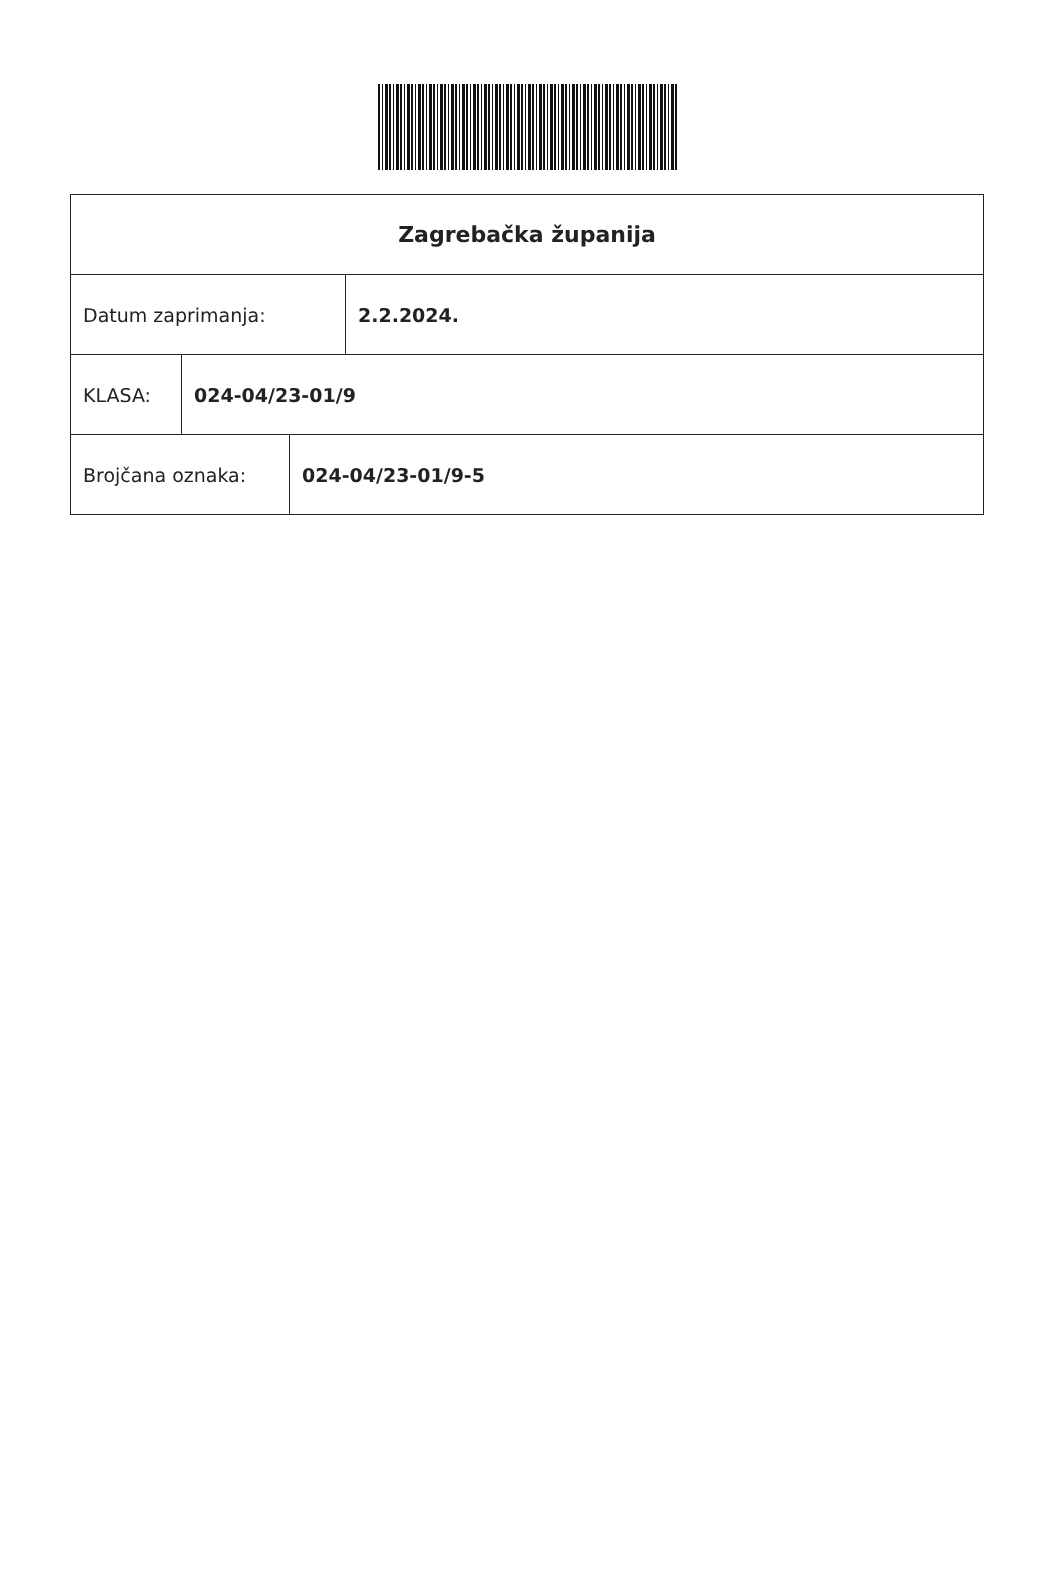Zagrebačka županija
Datum zaprimanja:
2.2.2024.
KLASA:
024-04/23-01/9
Brojčana oznaka:
024-04/23-01/9-5